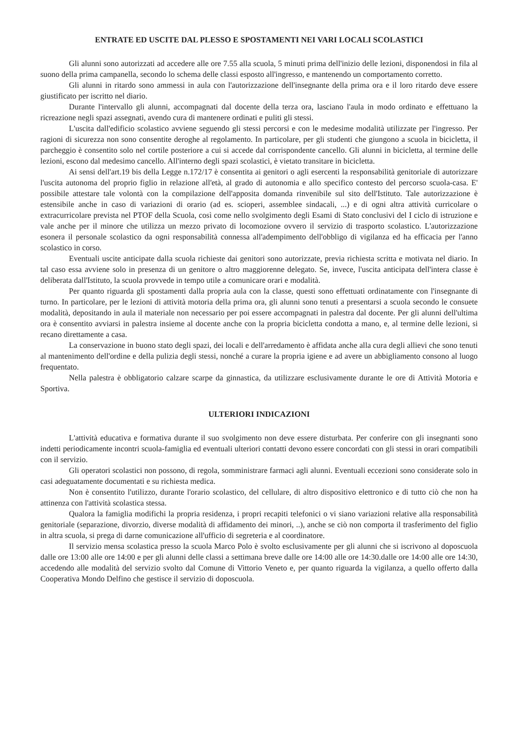ENTRATE ED USCITE DAL PLESSO E SPOSTAMENTI NEI VARI LOCALI SCOLASTICI
Gli alunni sono autorizzati ad accedere alle ore 7.55 alla scuola, 5 minuti prima dell'inizio delle lezioni, disponendosi in fila al suono della prima campanella, secondo lo schema delle classi esposto all'ingresso, e mantenendo un comportamento corretto.
Gli alunni in ritardo sono ammessi in aula con l'autorizzazione dell'insegnante della prima ora e il loro ritardo deve essere giustificato per iscritto nel diario.
Durante l'intervallo gli alunni, accompagnati dal docente della terza ora, lasciano l'aula in modo ordinato e effettuano la ricreazione negli spazi assegnati, avendo cura di mantenere ordinati e puliti gli stessi.
L'uscita dall'edificio scolastico avviene seguendo gli stessi percorsi e con le medesime modalità utilizzate per l'ingresso. Per ragioni di sicurezza non sono consentite deroghe al regolamento. In particolare, per gli studenti che giungono a scuola in bicicletta, il parcheggio è consentito solo nel cortile posteriore a cui si accede dal corrispondente cancello. Gli alunni in bicicletta, al termine delle lezioni, escono dal medesimo cancello. All'interno degli spazi scolastici, è vietato transitare in bicicletta.
Ai sensi dell'art.19 bis della Legge n.172/17 è consentita ai genitori o agli esercenti la responsabilità genitoriale di autorizzare l'uscita autonoma del proprio figlio in relazione all'età, al grado di autonomia e allo specifico contesto del percorso scuola-casa. E' possibile attestare tale volontà con la compilazione dell'apposita domanda rinvenibile sul sito dell'Istituto. Tale autorizzazione è estensibile anche in caso di variazioni di orario (ad es. scioperi, assemblee sindacali, ...) e di ogni altra attività curricolare o extracurricolare prevista nel PTOF della Scuola, così come nello svolgimento degli Esami di Stato conclusivi del I ciclo di istruzione e vale anche per il minore che utilizza un mezzo privato di locomozione ovvero il servizio di trasporto scolastico. L'autorizzazione esonera il personale scolastico da ogni responsabilità connessa all'adempimento dell'obbligo di vigilanza ed ha efficacia per l'anno scolastico in corso.
Eventuali uscite anticipate dalla scuola richieste dai genitori sono autorizzate, previa richiesta scritta e motivata nel diario. In tal caso essa avviene solo in presenza di un genitore o altro maggiorenne delegato. Se, invece, l'uscita anticipata dell'intera classe è deliberata dall'Istituto, la scuola provvede in tempo utile a comunicare orari e modalità.
Per quanto riguarda gli spostamenti dalla propria aula con la classe, questi sono effettuati ordinatamente con l'insegnante di turno. In particolare, per le lezioni di attività motoria della prima ora, gli alunni sono tenuti a presentarsi a scuola secondo le consuete modalità, depositando in aula il materiale non necessario per poi essere accompagnati in palestra dal docente. Per gli alunni dell'ultima ora è consentito avviarsi in palestra insieme al docente anche con la propria bicicletta condotta a mano, e, al termine delle lezioni, si recano direttamente a casa.
La conservazione in buono stato degli spazi, dei locali e dell'arredamento è affidata anche alla cura degli allievi che sono tenuti al mantenimento dell'ordine e della pulizia degli stessi, nonché a curare la propria igiene e ad avere un abbigliamento consono al luogo frequentato.
Nella palestra è obbligatorio calzare scarpe da ginnastica, da utilizzare esclusivamente durante le ore di Attività Motoria e Sportiva.
ULTERIORI INDICAZIONI
L'attività educativa e formativa durante il suo svolgimento non deve essere disturbata. Per conferire con gli insegnanti sono indetti periodicamente incontri scuola-famiglia ed eventuali ulteriori contatti devono essere concordati con gli stessi in orari compatibili con il servizio.
Gli operatori scolastici non possono, di regola, somministrare farmaci agli alunni. Eventuali eccezioni sono considerate solo in casi adeguatamente documentati e su richiesta medica.
Non è consentito l'utilizzo, durante l'orario scolastico, del cellulare, di altro dispositivo elettronico e di tutto ciò che non ha attinenza con l'attività scolastica stessa.
Qualora la famiglia modifichi la propria residenza, i propri recapiti telefonici o vi siano variazioni relative alla responsabilità genitoriale (separazione, divorzio, diverse modalità di affidamento dei minori, ..), anche se ciò non comporta il trasferimento del figlio in altra scuola, si prega di darne comunicazione all'ufficio di segreteria e al coordinatore.
Il servizio mensa scolastica presso la scuola Marco Polo è svolto esclusivamente per gli alunni che si iscrivono al doposcuola dalle ore 13:00 alle ore 14:00 e per gli alunni delle classi a settimana breve dalle ore 14:00 alle ore 14:30.dalle ore 14:00 alle ore 14:30, accedendo alle modalità del servizio svolto dal Comune di Vittorio Veneto e, per quanto riguarda la vigilanza, a quello offerto dalla Cooperativa Mondo Delfino che gestisce il servizio di doposcuola.